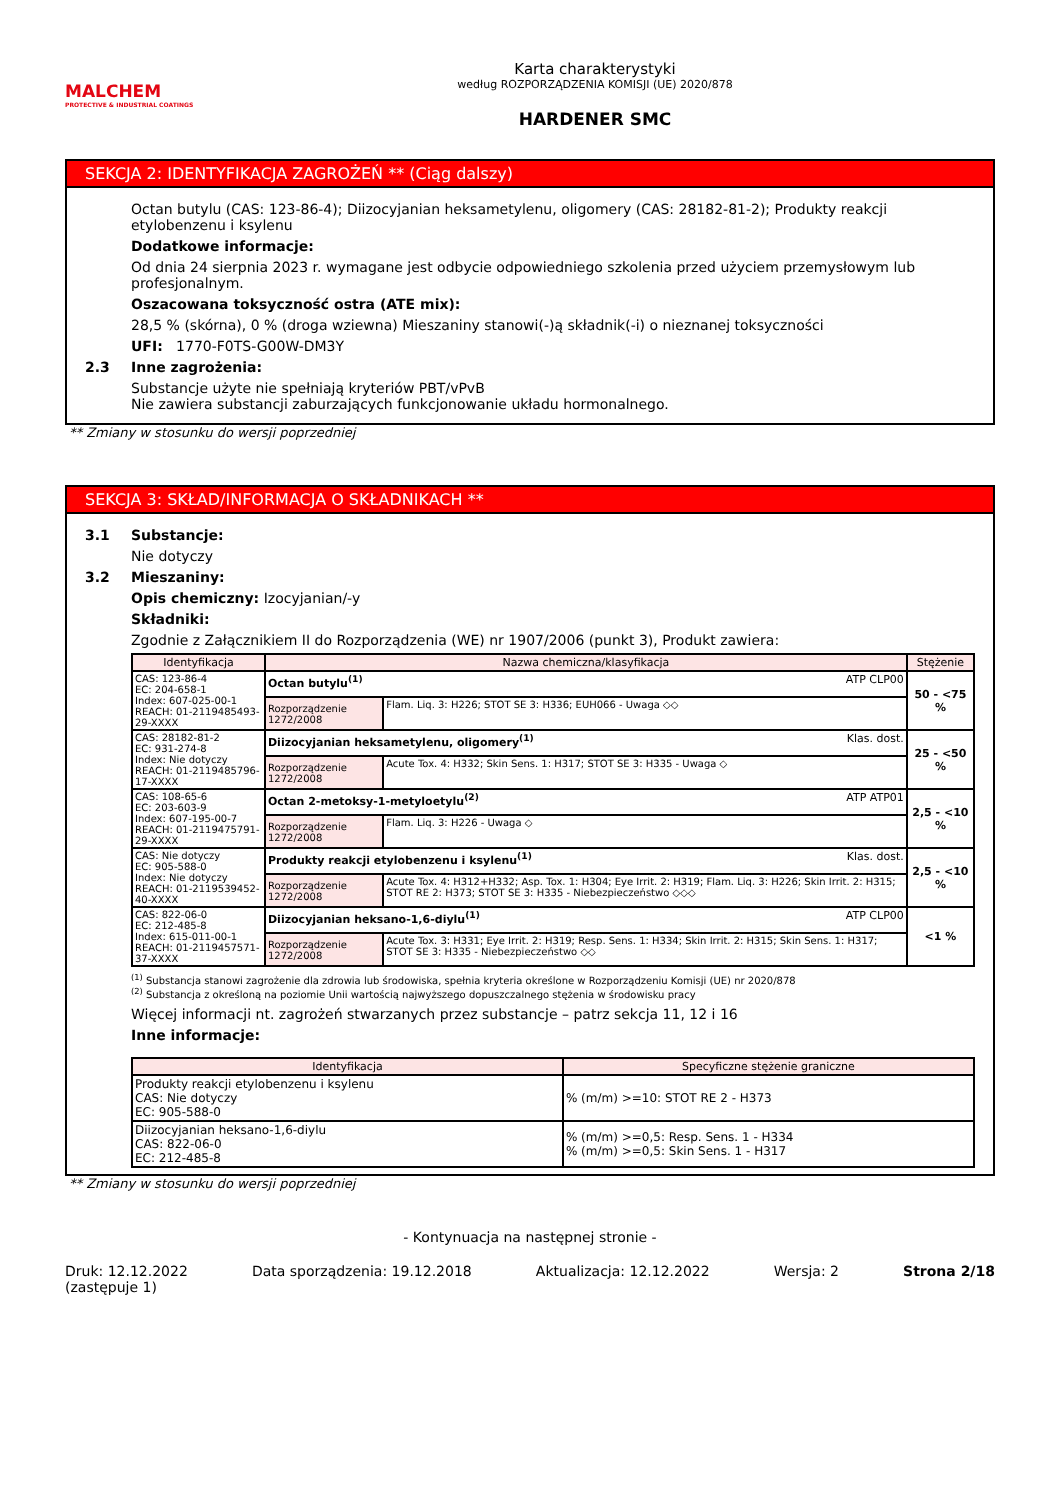MALCHEM
PROTECTIVE & INDUSTRIAL COATINGS
Karta charakterystyki
według ROZPORZĄDZENIA KOMISJI (UE) 2020/878
HARDENER SMC
SEKCJA 2: IDENTYFIKACJA ZAGROŻEŃ ** (Ciąg dalszy)
Octan butylu (CAS: 123-86-4); Diizocyjanian heksametylenu, oligomery (CAS: 28182-81-2); Produkty reakcji etylobenzenu i ksylenu
Dodatkowe informacje:
Od dnia 24 sierpnia 2023 r. wymagane jest odbycie odpowiedniego szkolenia przed użyciem przemysłowym lub profesjonalnym.
Oszacowana toksyczność ostra (ATE mix):
28,5 % (skórna), 0 % (droga wziewna) Mieszaniny stanowi(-)ą składnik(-i) o nieznanej toksyczności
UFI: 1770-F0TS-G00W-DM3Y
2.3 Inne zagrożenia:
Substancje użyte nie spełniają kryteriów PBT/vPvB
Nie zawiera substancji zaburzających funkcjonowanie układu hormonalnego.
** Zmiany w stosunku do wersji poprzedniej
SEKCJA 3: SKŁAD/INFORMACJA O SKŁADNIKACH **
3.1 Substancje:
Nie dotyczy
3.2 Mieszaniny:
Opis chemiczny: Izocyjanian/-y
Składniki:
Zgodnie z Załącznikiem II do Rozporządzenia (WE) nr 1907/2006 (punkt 3), Produkt zawiera:
| Identyfikacja | Nazwa chemiczna/klasyfikacja | | Stężenie |
| --- | --- | --- | --- |
| CAS: 123-86-4 EC: 204-658-1 Index: 607-025-00-1 REACH: 01-2119485493-29-XXXX | Octan butylu<sup>(1)</sup> ATP CLP00 | | 50 - <75 % |
| | Rozporządzenie 1272/2008 | Flam. Liq. 3: H226; STOT SE 3: H336; EUH066 - Uwaga ◇◇ | |
| CAS: 28182-81-2 EC: 931-274-8 Index: Nie dotyczy REACH: 01-2119485796-17-XXXX | Diizocyjanian heksametylenu, oligomery<sup>(1)</sup> Klas. dost. | | 25 - <50 % |
| | Rozporządzenie 1272/2008 | Acute Tox. 4: H332; Skin Sens. 1: H317; STOT SE 3: H335 - Uwaga ◇ | |
| CAS: 108-65-6 EC: 203-603-9 Index: 607-195-00-7 REACH: 01-2119475791-29-XXXX | Octan 2-metoksy-1-metyloetylu<sup>(2)</sup> ATP ATP01 | | 2,5 - <10 % |
| | Rozporządzenie 1272/2008 | Flam. Liq. 3: H226 - Uwaga ◇ | |
| CAS: Nie dotyczy EC: 905-588-0 Index: Nie dotyczy REACH: 01-2119539452-40-XXXX | Produkty reakcji etylobenzenu i ksylenu<sup>(1)</sup> Klas. dost. | | 2,5 - <10 % |
| | Rozporządzenie 1272/2008 | Acute Tox. 4: H312+H332; Asp. Tox. 1: H304; Eye Irrit. 2: H319; Flam. Liq. 3: H226; Skin Irrit. 2: H315; STOT RE 2: H373; STOT SE 3: H335 - Niebezpieczeństwo ◇◇◇ | |
| CAS: 822-06-0 EC: 212-485-8 Index: 615-011-00-1 REACH: 01-2119457571-37-XXXX | Diizocyjanian heksano-1,6-diylu<sup>(1)</sup> ATP CLP00 | | <1 % |
| | Rozporządzenie 1272/2008 | Acute Tox. 3: H331; Eye Irrit. 2: H319; Resp. Sens. 1: H334; Skin Irrit. 2: H315; Skin Sens. 1: H317; STOT SE 3: H335 - Niebezpieczeństwo ◇◇ | |
<sup>(1)</sup> Substancja stanowi zagrożenie dla zdrowia lub środowiska, spełnia kryteria określone w Rozporządzeniu Komisji (UE) nr 2020/878
<sup>(2)</sup> Substancja z określoną na poziomie Unii wartością najwyższego dopuszczalnego stężenia w środowisku pracy
Więcej informacji nt. zagrożeń stwarzanych przez substancje – patrz sekcja 11, 12 i 16
Inne informacje:
| Identyfikacja | Specyficzne stężenie graniczne |
| --- | --- |
| Produkty reakcji etylobenzenu i ksylenu CAS: Nie dotyczy EC: 905-588-0 | % (m/m) >=10: STOT RE 2 - H373 |
| Diizocyjanian heksano-1,6-diylu CAS: 822-06-0 EC: 212-485-8 | % (m/m) >=0,5: Resp. Sens. 1 - H334 % (m/m) >=0,5: Skin Sens. 1 - H317 |
** Zmiany w stosunku do wersji poprzedniej
- Kontynuacja na następnej stronie -
Druk: 12.12.2022
(zastępuje 1) Data sporządzenia: 19.12.2018 Aktualizacja: 12.12.2022 Wersja: 2 Strona 2/18